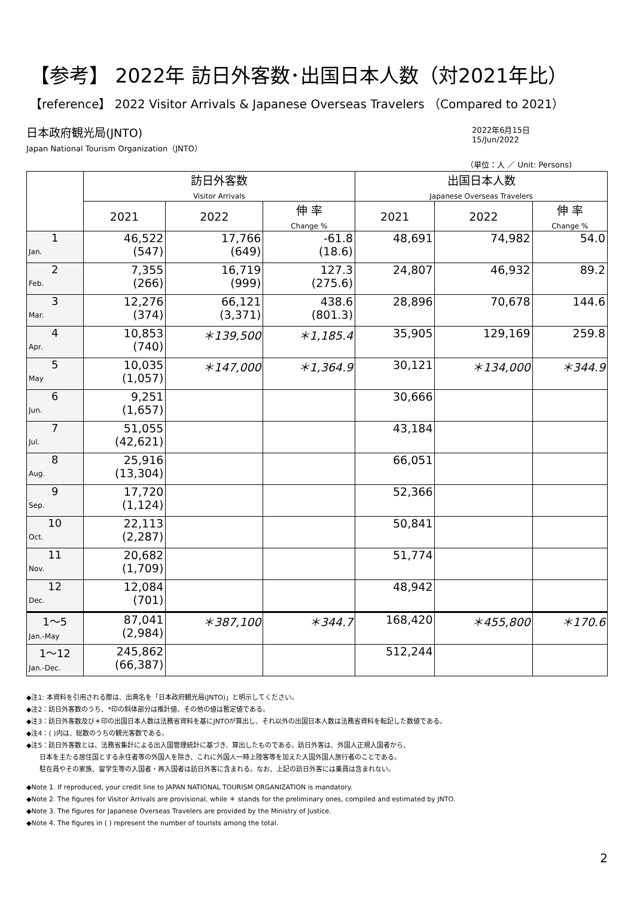【参考】 2022年 訪日外客数･出国日本人数（対2021年比）
【reference】 2022 Visitor Arrivals & Japanese Overseas Travelers （Compared to 2021）
日本政府観光局(JNTO)
Japan National Tourism Organization（JNTO）
2022年6月15日
15/Jun/2022
（単位：人 ／ Unit: Persons)
| | 訪日外客数 Visitor Arrivals | | | 出国日本人数 Japanese Overseas Travelers | | |
| --- | --- | --- | --- | --- | --- | --- |
| | 2021 | 2022 | 伸 率 Change % | 2021 | 2022 | 伸 率 Change % |
| 1 Jan. | 46,522 (547) | 17,766 (649) | -61.8 (18.6) | 48,691 | 74,982 | 54.0 |
| 2 Feb. | 7,355 (266) | 16,719 (999) | 127.3 (275.6) | 24,807 | 46,932 | 89.2 |
| 3 Mar. | 12,276 (374) | 66,121 (3,371) | 438.6 (801.3) | 28,896 | 70,678 | 144.6 |
| 4 Apr. | 10,853 (740) | ＊139,500 | ＊1,185.4 | 35,905 | 129,169 | 259.8 |
| 5 May | 10,035 (1,057) | ＊147,000 | ＊1,364.9 | 30,121 | ＊134,000 | ＊344.9 |
| 6 Jun. | 9,251 (1,657) | | | 30,666 | | |
| 7 Jul. | 51,055 (42,621) | | | 43,184 | | |
| 8 Aug. | 25,916 (13,304) | | | 66,051 | | |
| 9 Sep. | 17,720 (1,124) | | | 52,366 | | |
| 10 Oct. | 22,113 (2,287) | | | 50,841 | | |
| 11 Nov. | 20,682 (1,709) | | | 51,774 | | |
| 12 Dec. | 12,084 (701) | | | 48,942 | | |
| 1～5 Jan.-May | 87,041 (2,984) | ＊387,100 | ＊344.7 | 168,420 | ＊455,800 | ＊170.6 |
| 1～12 Jan.-Dec. | 245,862 (66,387) | | | 512,244 | | |
◆注1: 本資料を引用される際は、出典名を「日本政府観光局(JNTO)」と明示してください。
◆注2：訪日外客数のうち、*印の斜体部分は推計値、その他の値は暫定値である。
◆注3：訪日外客数及び＊印の出国日本人数は法務省資料を基にJNTOが算出し、それ以外の出国日本人数は法務省資料を転記した数値である。
◆注4：( )内は、総数のうちの観光客数である。
◆注5：訪日外客数とは、法務省集計による出入国管理統計に基づき、算出したものである。訪日外客は、外国人正規入国者から、
　　日本を主たる居住国とする永住者等の外国人を除き、これに外国人一時上陸客等を加えた入国外国人旅行者のことである。
　　駐在員やその家族、留学生等の入国者・再入国者は訪日外客に含まれる。なお、上記の訪日外客には乗員は含まれない。
◆Note 1. If reproduced, your credit line to JAPAN NATIONAL TOURISM ORGANIZATION is mandatory.
◆Note 2. The figures for Visitor Arrivals are provisional, while ＊ stands for the preliminary ones, compiled and estimated by JNTO.
◆Note 3. The figures for Japanese Overseas Travelers are provided by the Ministry of Justice.
◆Note 4. The figures in ( ) represent the number of tourists among the total.
2